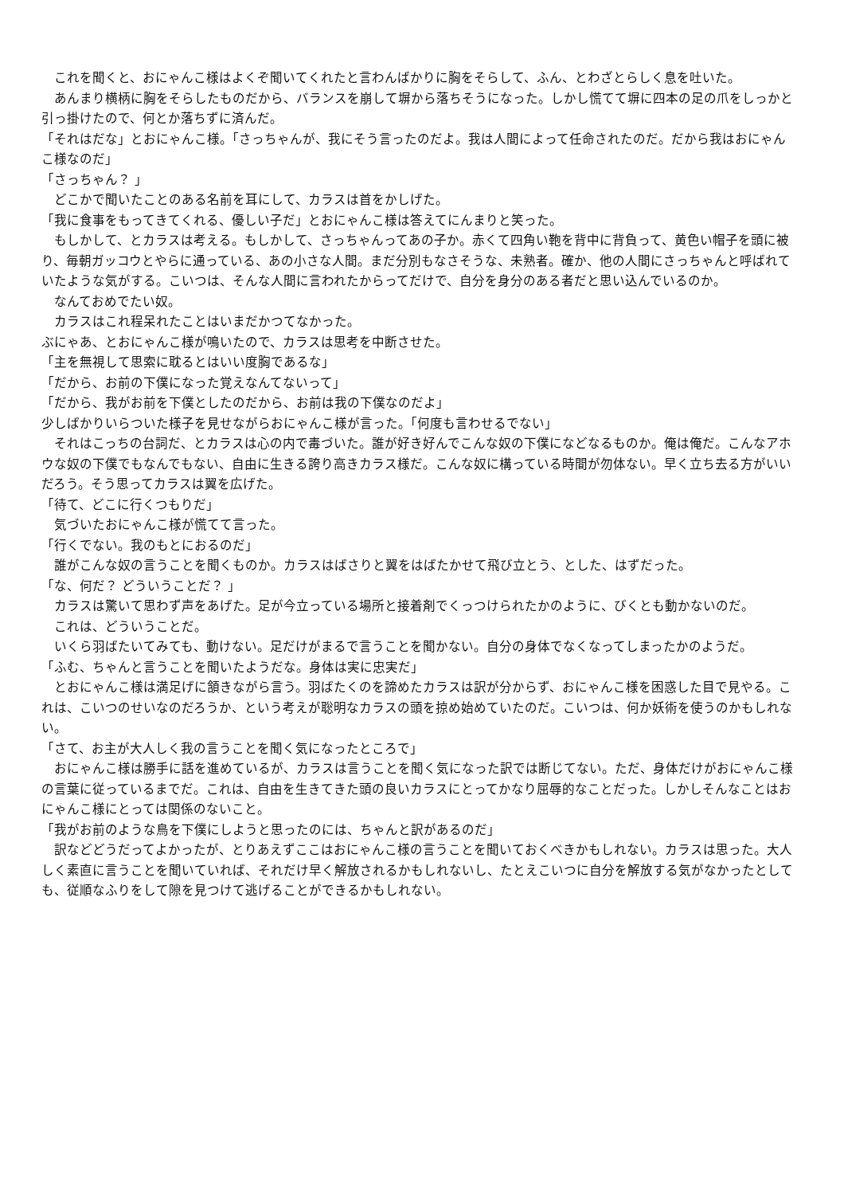これを聞くと、おにゃんこ様はよくぞ聞いてくれたと言わんばかりに胸をそらして、ふん、とわざとらしく息を吐いた。
　あんまり横柄に胸をそらしたものだから、バランスを崩して塀から落ちそうになった。しかし慌てて塀に四本の足の爪をしっかと引っ掛けたので、何とか落ちずに済んだ。
「それはだな」とおにゃんこ様。「さっちゃんが、我にそう言ったのだよ。我は人間によって任命されたのだ。だから我はおにゃんこ様なのだ」
「さっちゃん？ 」
　どこかで聞いたことのある名前を耳にして、カラスは首をかしげた。
「我に食事をもってきてくれる、優しい子だ」とおにゃんこ様は答えてにんまりと笑った。
　もしかして、とカラスは考える。もしかして、さっちゃんってあの子か。赤くて四角い鞄を背中に背負って、黄色い帽子を頭に被り、毎朝ガッコウとやらに通っている、あの小さな人間。まだ分別もなさそうな、未熟者。確か、他の人間にさっちゃんと呼ばれていたような気がする。こいつは、そんな人間に言われたからってだけで、自分を身分のある者だと思い込んでいるのか。
　なんておめでたい奴。
　カラスはこれ程呆れたことはいまだかつてなかった。
ぶにゃあ、とおにゃんこ様が鳴いたので、カラスは思考を中断させた。
「主を無視して思索に耽るとはいい度胸であるな」
「だから、お前の下僕になった覚えなんてないって」
「だから、我がお前を下僕としたのだから、お前は我の下僕なのだよ」
少しばかりいらついた様子を見せながらおにゃんこ様が言った。「何度も言わせるでない」
　それはこっちの台詞だ、とカラスは心の内で毒づいた。誰が好き好んでこんな奴の下僕になどなるものか。俺は俺だ。こんなアホウな奴の下僕でもなんでもない、自由に生きる誇り高きカラス様だ。こんな奴に構っている時間が勿体ない。早く立ち去る方がいいだろう。そう思ってカラスは翼を広げた。
「待て、どこに行くつもりだ」
　気づいたおにゃんこ様が慌てて言った。
「行くでない。我のもとにおるのだ」
　誰がこんな奴の言うことを聞くものか。カラスはばさりと翼をはばたかせて飛び立とう、とした、はずだった。
「な、何だ？ どういうことだ？ 」
　カラスは驚いて思わず声をあげた。足が今立っている場所と接着剤でくっつけられたかのように、びくとも動かないのだ。
　これは、どういうことだ。
　いくら羽ばたいてみても、動けない。足だけがまるで言うことを聞かない。自分の身体でなくなってしまったかのようだ。
「ふむ、ちゃんと言うことを聞いたようだな。身体は実に忠実だ」
　とおにゃんこ様は満足げに頷きながら言う。羽ばたくのを諦めたカラスは訳が分からず、おにゃんこ様を困惑した目で見やる。これは、こいつのせいなのだろうか、という考えが聡明なカラスの頭を掠め始めていたのだ。こいつは、何か妖術を使うのかもしれない。
「さて、お主が大人しく我の言うことを聞く気になったところで」
　おにゃんこ様は勝手に話を進めているが、カラスは言うことを聞く気になった訳では断じてない。ただ、身体だけがおにゃんこ様の言葉に従っているまでだ。これは、自由を生きてきた頭の良いカラスにとってかなり屈辱的なことだった。しかしそんなことはおにゃんこ様にとっては関係のないこと。
「我がお前のような鳥を下僕にしようと思ったのには、ちゃんと訳があるのだ」
　訳などどうだってよかったが、とりあえずここはおにゃんこ様の言うことを聞いておくべきかもしれない。カラスは思った。大人しく素直に言うことを聞いていれば、それだけ早く解放されるかもしれないし、たとえこいつに自分を解放する気がなかったとしても、従順なふりをして隙を見つけて逃げることができるかもしれない。